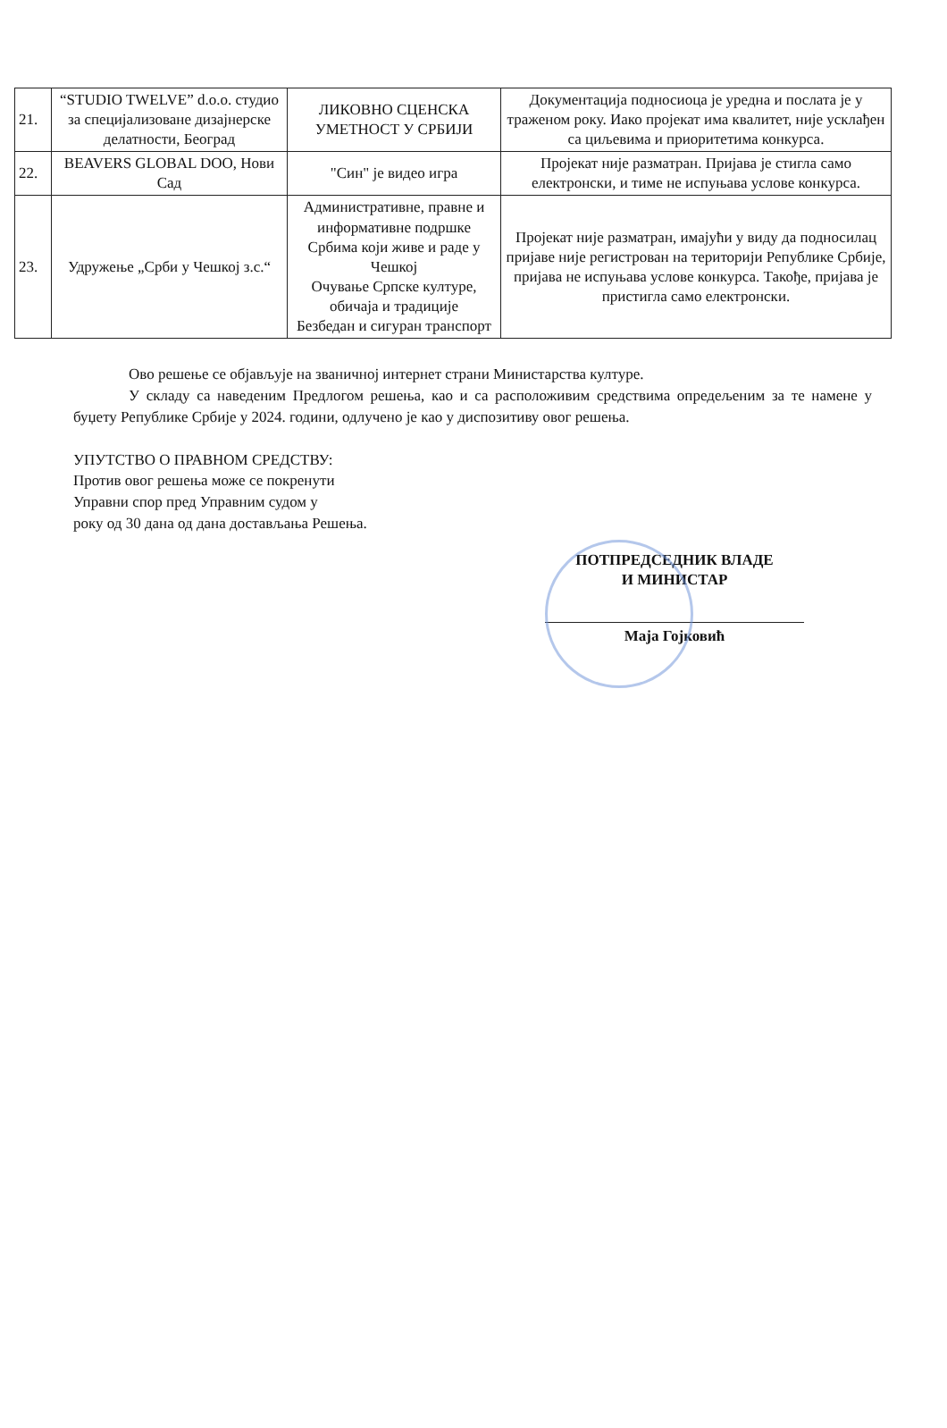| 21. | “STUDIO TWELVE” d.o.o. студио за специјализоване дизајнерске делатности, Београд | ЛИКОВНО СЦЕНСКА УМЕТНОСТ У СРБИЈИ | Документација подносиоца је уредна и послата је у траженом року. Иако пројекат има квалитет, није усклађен са циљевима и приоритетима конкурса. |
| 22. | BEAVERS GLOBAL DOO, Нови Сад | "Син" је видео игра | Пројекат није разматран. Пријава је стигла само електронски, и тиме не испуњава услове конкурса. |
| 23. | Удружење „Срби у Чешкој з.с.“ | Административне, правне и информативне подршке Србима који живе и раде у Чешкој Очување Српске културе, обичаја и традиције Безбедан и сигуран транспорт | Пројекат није разматран, имајући у виду да подносилац пријаве није регистрован на територији Републике Србије, пријава не испуњава услове конкурса. Такође, пријава је пристигла само електронски. |
Ово решење се објављује на званичној интернет страни Министарства културе.
У складу са наведеним Предлогом решења, као и са расположивим средствима опредељеним за те намене у буџету Републике Србије у 2024. години, одлучено је као у диспозитиву овог решења.
УПУТСТВО О ПРАВНОМ СРЕДСТВУ:
Против овог решења може се покренути
Управни спор пред Управним судом у
року од 30 дана од дана достављања Решења.
ПОТПРЕДСЕДНИК ВЛАДЕ
И МИНИСТАР
Маја Гојковић